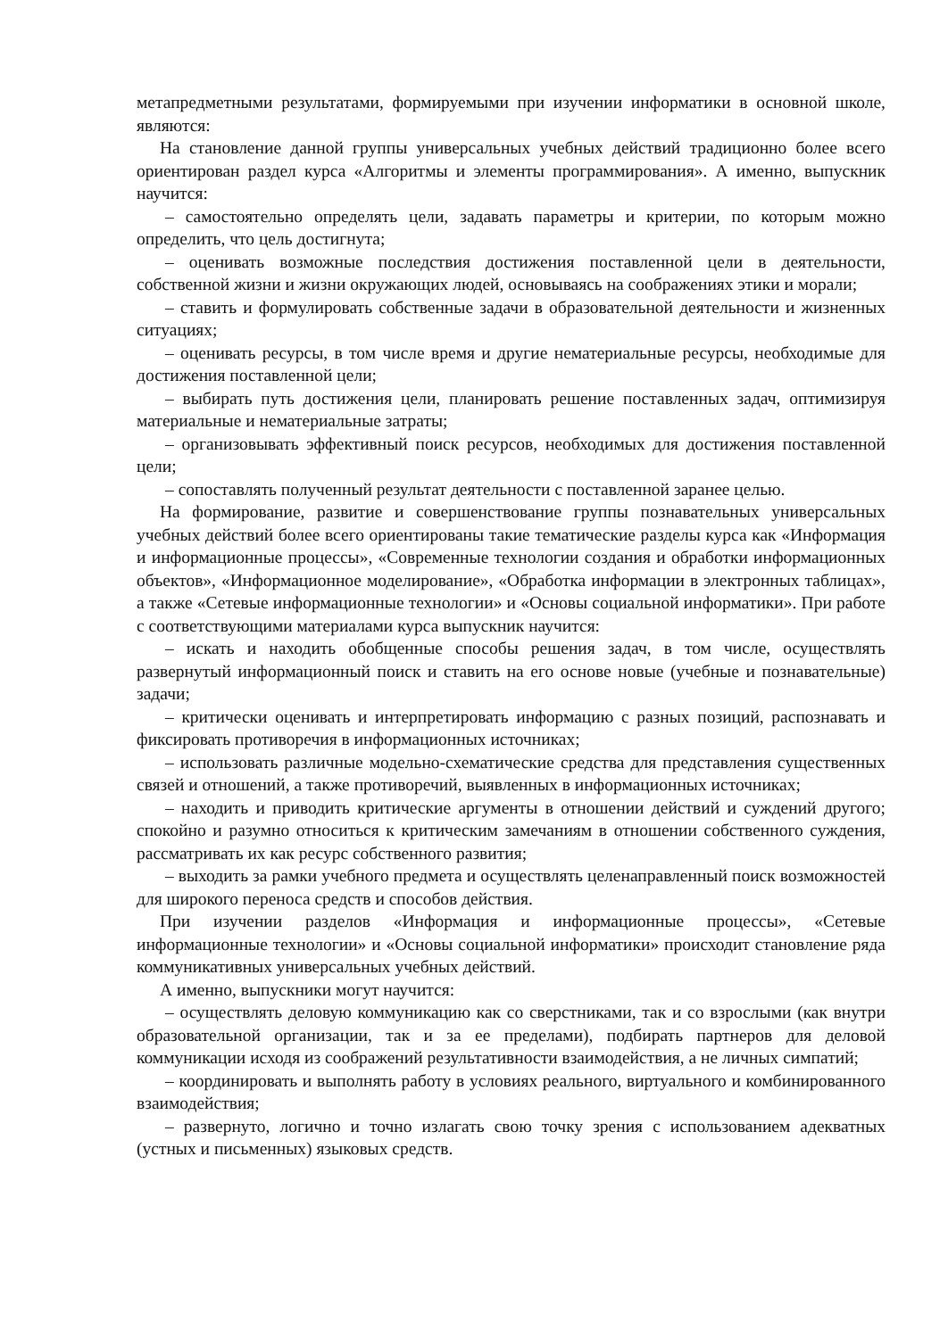метапредметными результатами, формируемыми при изучении информатики в основной школе, являются:
На становление данной группы универсальных учебных действий традиционно более всего ориентирован раздел курса «Алгоритмы и элементы программирования». А именно, выпускник научится:
– самостоятельно определять цели, задавать параметры и критерии, по которым можно определить, что цель достигнута;
– оценивать возможные последствия достижения поставленной цели в деятельности, собственной жизни и жизни окружающих людей, основываясь на соображениях этики и морали;
– ставить и формулировать собственные задачи в образовательной деятельности и жизненных ситуациях;
– оценивать ресурсы, в том числе время и другие нематериальные ресурсы, необходимые для достижения поставленной цели;
– выбирать путь достижения цели, планировать решение поставленных задач, оптимизируя материальные и нематериальные затраты;
– организовывать эффективный поиск ресурсов, необходимых для достижения поставленной цели;
– сопоставлять полученный результат деятельности с поставленной заранее целью.
На формирование, развитие и совершенствование группы познавательных универсальных учебных действий более всего ориентированы такие тематические разделы курса как «Информация и информационные процессы», «Современные технологии создания и обработки информационных объектов», «Информационное моделирование», «Обработка информации в электронных таблицах», а также «Сетевые информационные технологии» и «Основы социальной информатики». При работе с соответствующими материалами курса выпускник научится:
– искать и находить обобщенные способы решения задач, в том числе, осуществлять развернутый информационный поиск и ставить на его основе новые (учебные и познавательные) задачи;
– критически оценивать и интерпретировать информацию с разных позиций, распознавать и фиксировать противоречия в информационных источниках;
– использовать различные модельно-схематические средства для представления существенных связей и отношений, а также противоречий, выявленных в информационных источниках;
– находить и приводить критические аргументы в отношении действий и суждений другого; спокойно и разумно относиться к критическим замечаниям в отношении собственного суждения, рассматривать их как ресурс собственного развития;
– выходить за рамки учебного предмета и осуществлять целенаправленный поиск возможностей для широкого переноса средств и способов действия.
При изучении разделов «Информация и информационные процессы», «Сетевые информационные технологии» и «Основы социальной информатики» происходит становление ряда коммуникативных универсальных учебных действий.
А именно, выпускники могут научится:
– осуществлять деловую коммуникацию как со сверстниками, так и со взрослыми (как внутри образовательной организации, так и за ее пределами), подбирать партнеров для деловой коммуникации исходя из соображений результативности взаимодействия, а не личных симпатий;
– координировать и выполнять работу в условиях реального, виртуального и комбинированного взаимодействия;
– развернуто, логично и точно излагать свою точку зрения с использованием адекватных (устных и письменных) языковых средств.